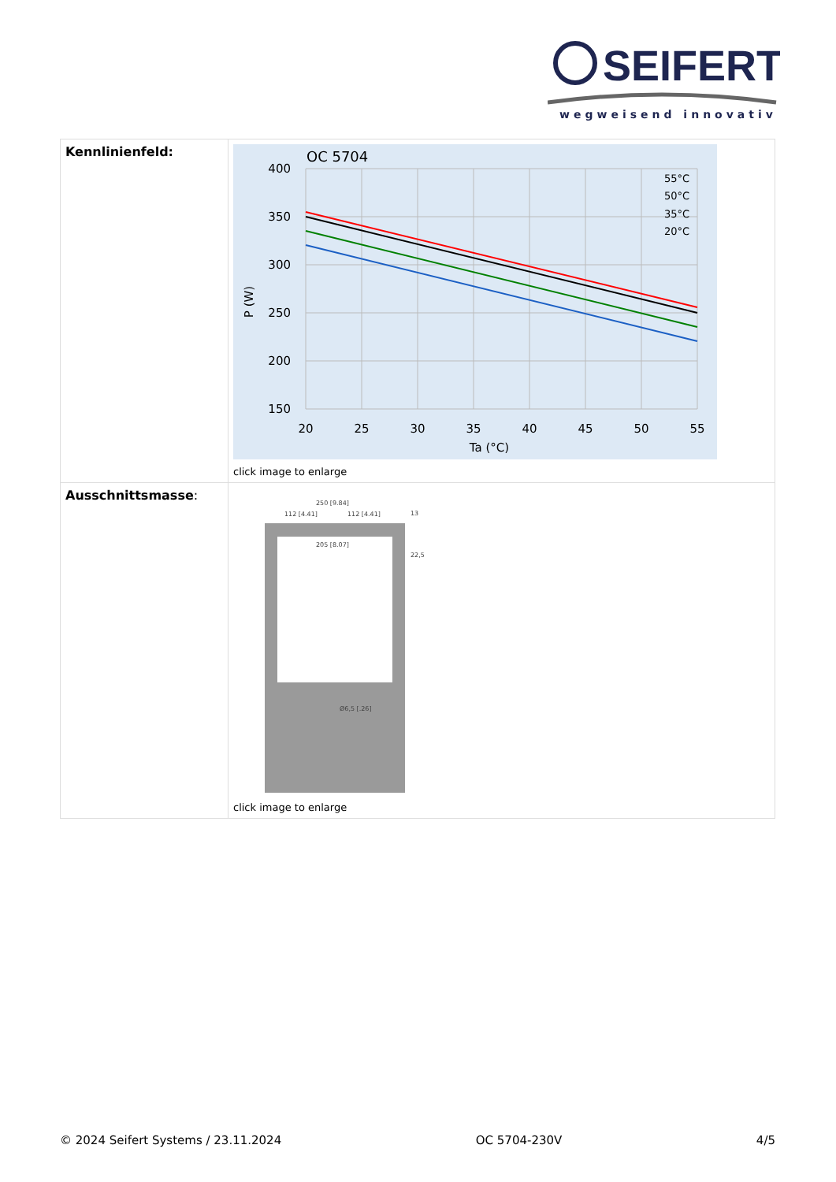SEIFERT
wegweisend innovativ
| Kennlinienfeld: | OC 5704 400 350 300 250 200 150 20 25 30 35 40 45 50 55 Ta (°C) P (W) 55°C 50°C 35°C 20°C click image to enlarge |
| Ausschnittsmasse : | 250 [9.84] 112 [4.41] 112 [4.41] 205 [8.07] 13 22,5 Ø6,5 [.26] click image to enlarge |
© 2024 Seifert Systems / 23.11.2024 OC 5704-230V 4/5